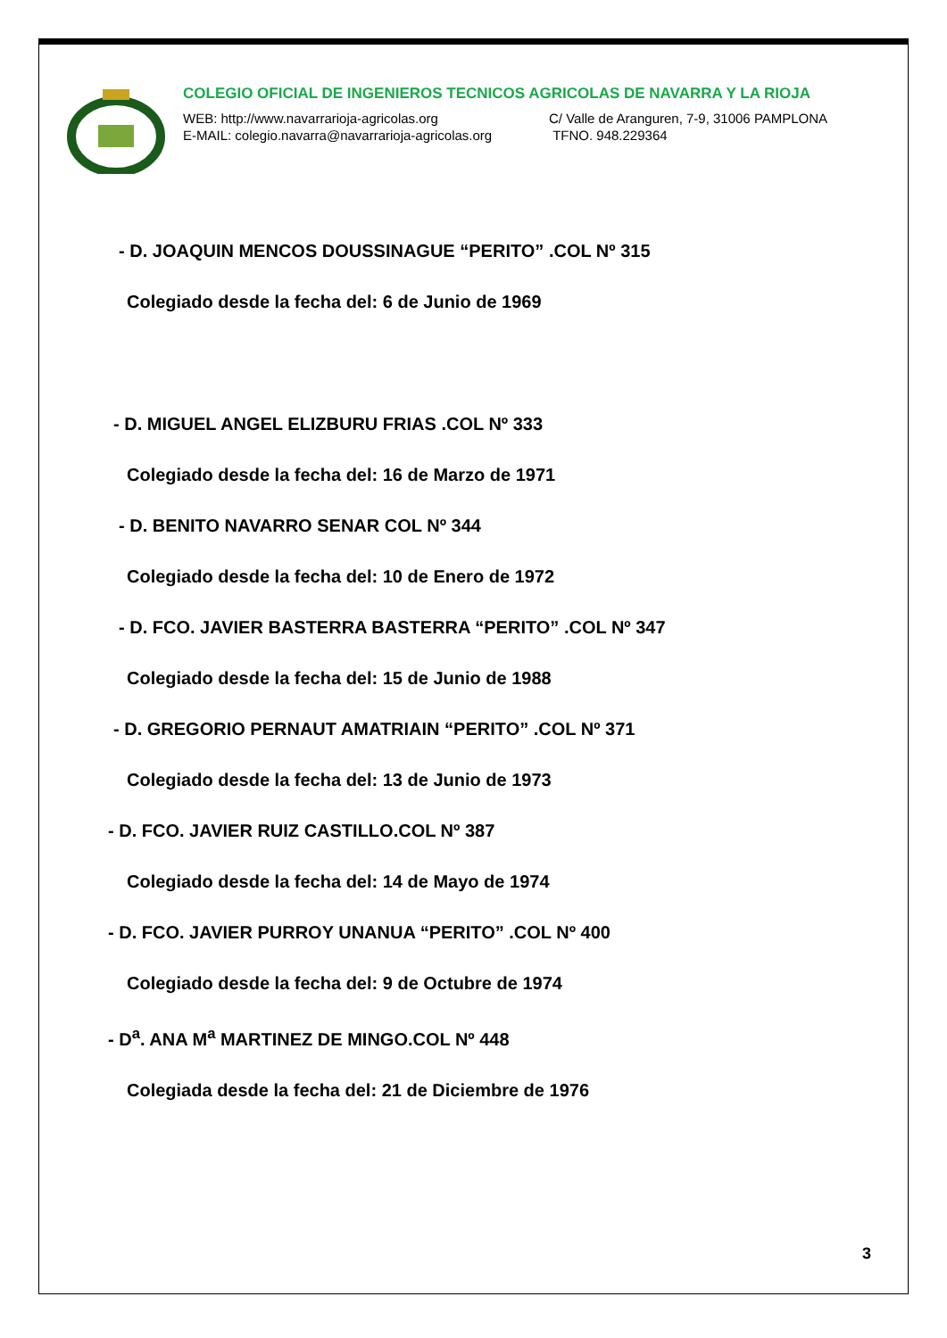COLEGIO OFICIAL DE INGENIEROS TECNICOS AGRICOLAS DE NAVARRA Y LA RIOJA
WEB: http://www.navarrarioja-agricolas.org C/ Valle de Aranguren, 7-9, 31006 PAMPLONA
E-MAIL: colegio.navarra@navarrarioja-agricolas.org TFNO. 948.229364
- D. JOAQUIN MENCOS DOUSSINAGUE “PERITO” .COL Nº 315
Colegiado desde la fecha del: 6 de Junio de 1969
- D. MIGUEL ANGEL ELIZBURU FRIAS .COL Nº 333
Colegiado desde la fecha del: 16 de Marzo de 1971
- D. BENITO NAVARRO SENAR COL Nº 344
Colegiado desde la fecha del: 10 de Enero de 1972
- D. FCO. JAVIER BASTERRA BASTERRA “PERITO” .COL Nº 347
Colegiado desde la fecha del: 15 de Junio de 1988
- D. GREGORIO PERNAUT AMATRIAIN “PERITO” .COL Nº 371
Colegiado desde la fecha del: 13 de Junio de 1973
- D. FCO. JAVIER RUIZ CASTILLO.COL Nº 387
Colegiado desde la fecha del: 14 de Mayo de 1974
- D. FCO. JAVIER PURROY UNANUA “PERITO” .COL Nº 400
Colegiado desde la fecha del: 9 de Octubre de 1974
- D<sup>a</sup>. ANA M<sup>a</sup> MARTINEZ DE MINGO.COL Nº 448
Colegiada desde la fecha del: 21 de Diciembre de 1976
3